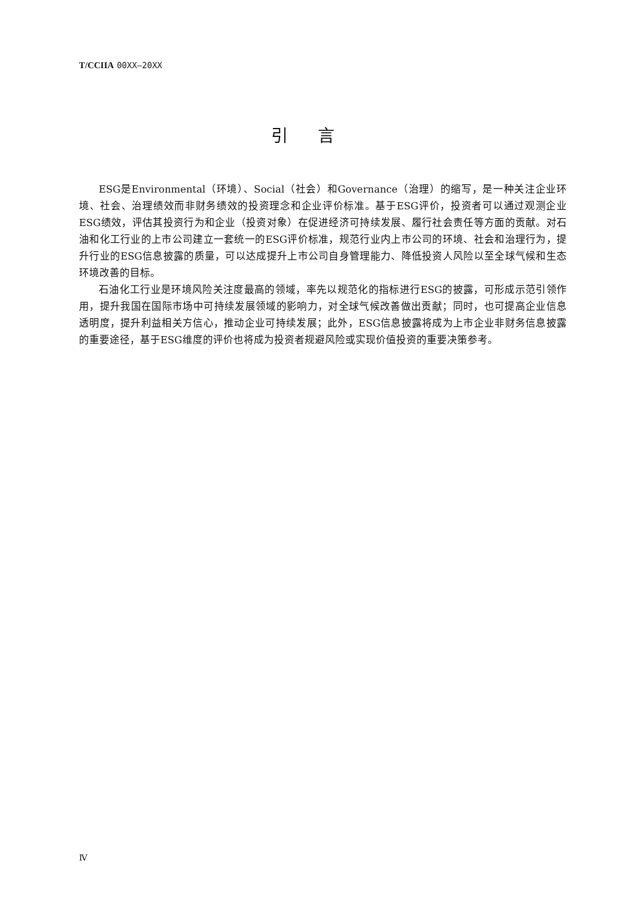T/CCIIA 00XX—20XX
引言
ESG是Environmental（环境）、Social（社会）和Governance（治理）的缩写，是一种关注企业环境、社会、治理绩效而非财务绩效的投资理念和企业评价标准。基于ESG评价，投资者可以通过观测企业ESG绩效，评估其投资行为和企业（投资对象）在促进经济可持续发展、履行社会责任等方面的贡献。对石油和化工行业的上市公司建立一套统一的ESG评价标准，规范行业内上市公司的环境、社会和治理行为，提升行业的ESG信息披露的质量，可以达成提升上市公司自身管理能力、降低投资人风险以至全球气候和生态环境改善的目标。
石油化工行业是环境风险关注度最高的领域，率先以规范化的指标进行ESG的披露，可形成示范引领作用，提升我国在国际市场中可持续发展领域的影响力，对全球气候改善做出贡献；同时，也可提高企业信息透明度，提升利益相关方信心，推动企业可持续发展；此外，ESG信息披露将成为上市企业非财务信息披露的重要途径，基于ESG维度的评价也将成为投资者规避风险或实现价值投资的重要决策参考。
Ⅳ